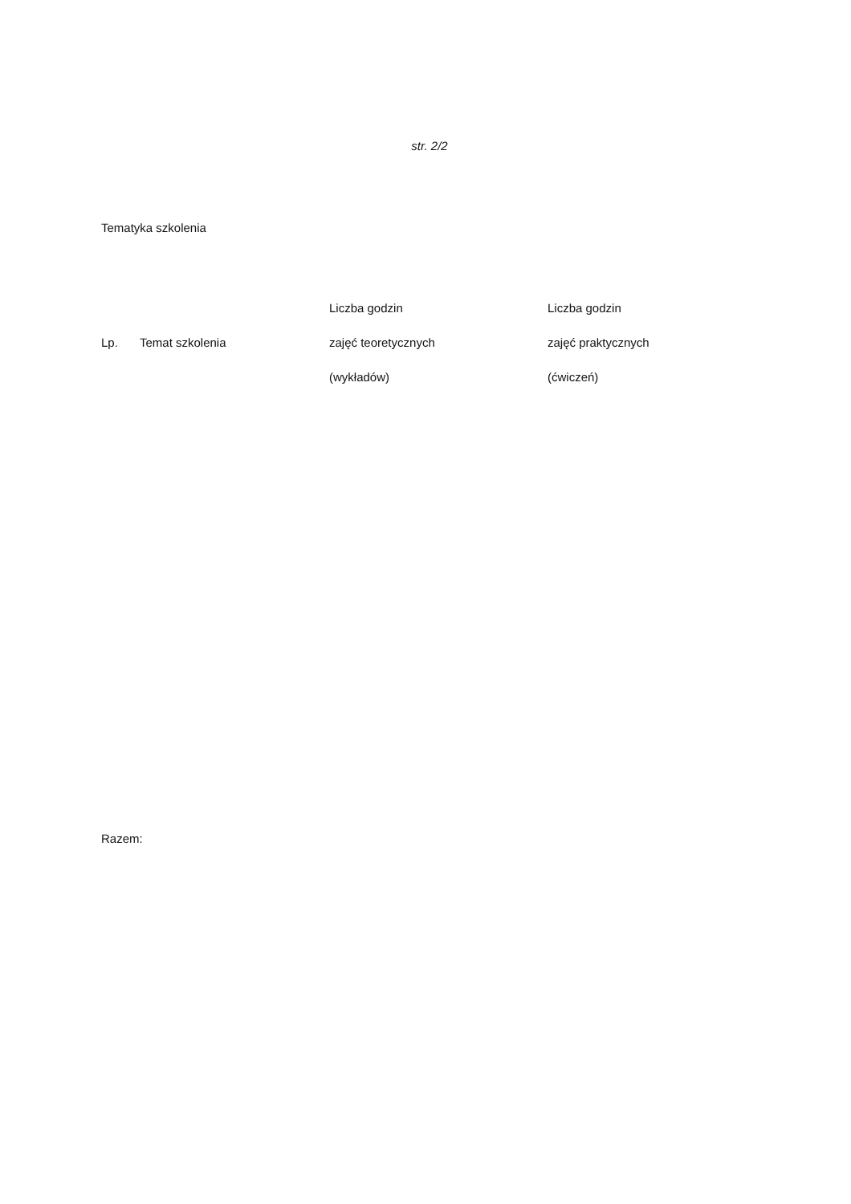str. 2/2
Tematyka szkolenia
| Lp. | Temat szkolenia | Liczba godzin zajęć teoretycznych (wykładów) | Liczba godzin zajęć praktycznych (ćwiczeń) |
| --- | --- | --- | --- |
Razem: